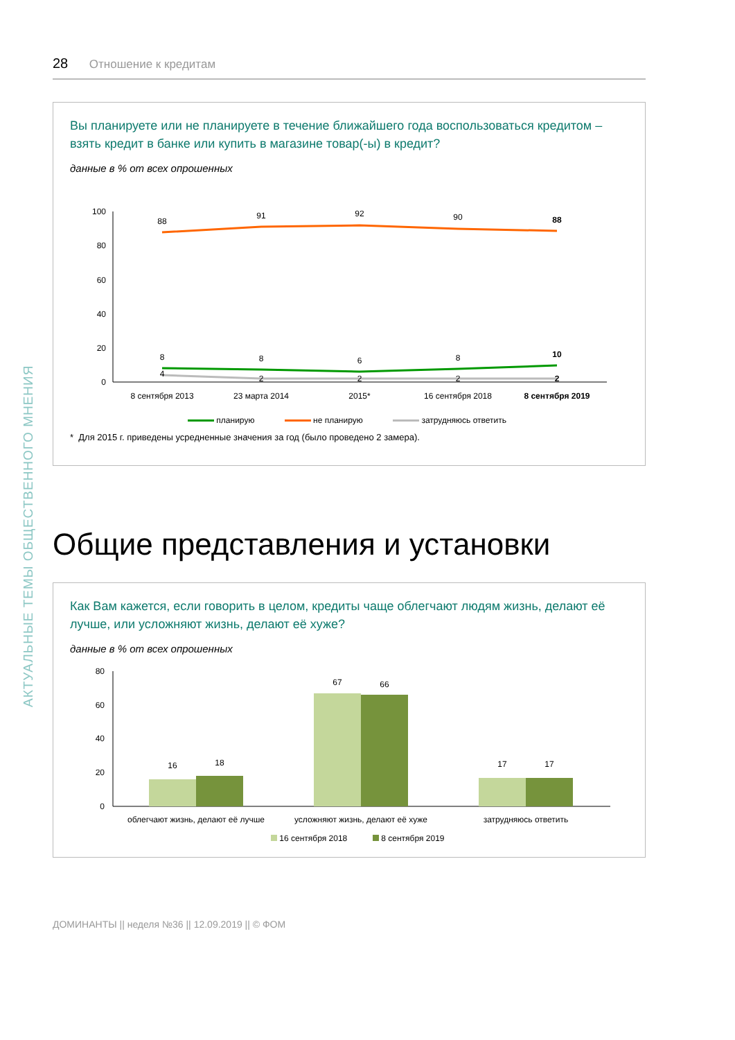АКТУАЛЬНЫЕ ТЕМЫ ОБЩЕСТВЕННОГО МНЕНИЯ
28 Отношение к кредитам
Вы планируете или не планируете в течение ближайшего года воспользоваться кредитом – взять кредит в банке или купить в магазине товар(-ы) в кредит?
данные в % от всех опрошенных
100
80
60
40
20
0
88
91
92
90
88
8
8
6
8
10
4
2
2
2
2
8 сентября 2013
23 марта 2014
2015*
16 сентября 2018
8 сентября 2019
планирую не планирую затрудняюсь ответить
* Для 2015 г. приведены усредненные значения за год (было проведено 2 замера).
Общие представления и установки
Как Вам кажется, если говорить в целом, кредиты чаще облегчают людям жизнь, делают её лучше, или усложняют жизнь, делают её хуже?
данные в % от всех опрошенных
80
60
40
20
0
16
18
67
66
17
17
облегчают жизнь, делают её лучше
усложняют жизнь, делают её хуже
затрудняюсь ответить
16 сентября 2018 8 сентября 2019
ДОМИНАНТЫ || неделя №36 || 12.09.2019 || © ФОМ